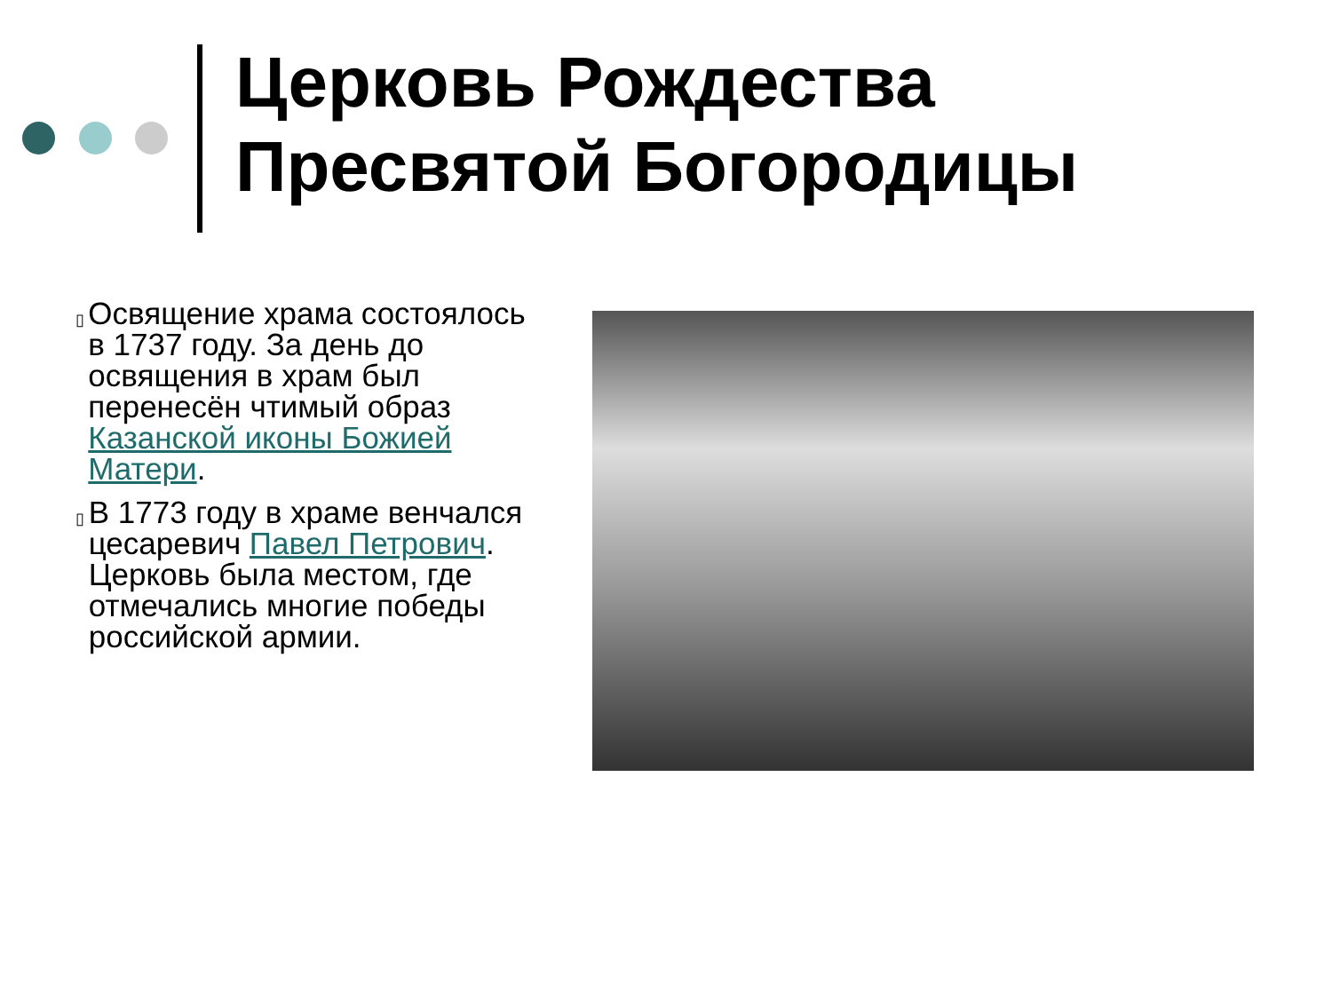Церковь Рождества
Пресвятой Богородицы
▯
Освящение храма состоялось в 1737 году. За день до освящения в храм был перенесён чтимый образ Казанской иконы Божией Матери.
▯
В 1773 году в храме венчался цесаревич Павел Петрович. Церковь была местом, где отмечались многие победы российской армии.